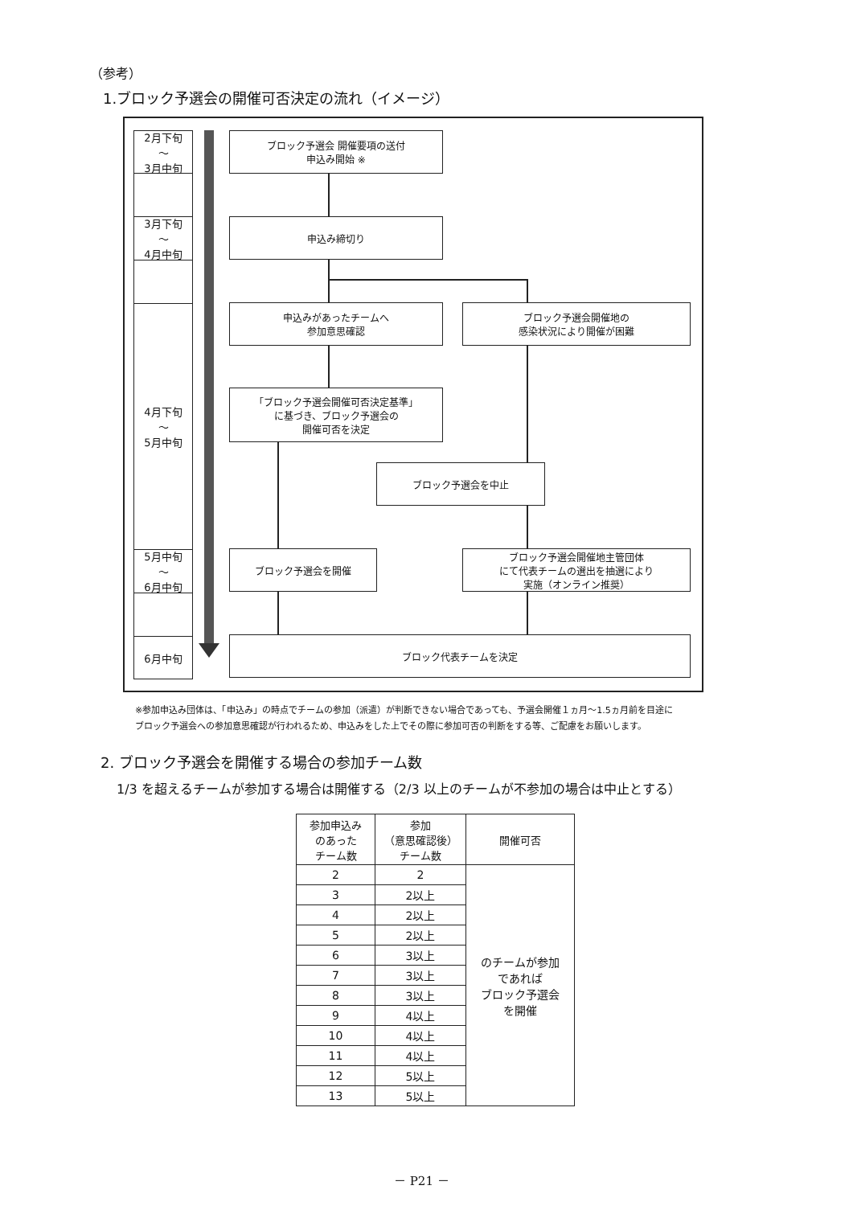（参考）
1.ブロック予選会の開催可否決定の流れ（イメージ）
2月下旬
～
3月中旬
3月下旬
～
4月中旬
4月下旬
～
5月中旬
5月中旬
～
6月中旬
6月中旬
ブロック予選会 開催要項の送付
申込み開始 ※
申込み締切り
申込みがあったチームへ
参加意思確認
ブロック予選会開催地の
感染状況により開催が困難
「ブロック予選会開催可否決定基準」
に基づき、ブロック予選会の
開催可否を決定
ブロック予選会を中止
ブロック予選会を開催
ブロック予選会開催地主管団体
にて代表チームの選出を抽選により
実施（オンライン推奨）
ブロック代表チームを決定
※参加申込み団体は、「申込み」の時点でチームの参加（派遣）が判断できない場合であっても、予選会開催１ヵ月～1.5ヵ月前を目途に
ブロック予選会への参加意思確認が行われるため、申込みをした上でその際に参加可否の判断をする等、ご配慮をお願いします。
2. ブロック予選会を開催する場合の参加チーム数
1/3 を超えるチームが参加する場合は開催する（2/3 以上のチームが不参加の場合は中止とする）
| 参加申込み のあった チーム数 | 参加 （意思確認後） チーム数 | 開催可否 |
| --- | --- | --- |
| 2 | 2 | のチームが参加 であれば ブロック予選会 を開催 |
| 3 | 2以上 | |
| 4 | 2以上 | |
| 5 | 2以上 | |
| 6 | 3以上 | |
| 7 | 3以上 | |
| 8 | 3以上 | |
| 9 | 4以上 | |
| 10 | 4以上 | |
| 11 | 4以上 | |
| 12 | 5以上 | |
| 13 | 5以上 | |
－ P21 －